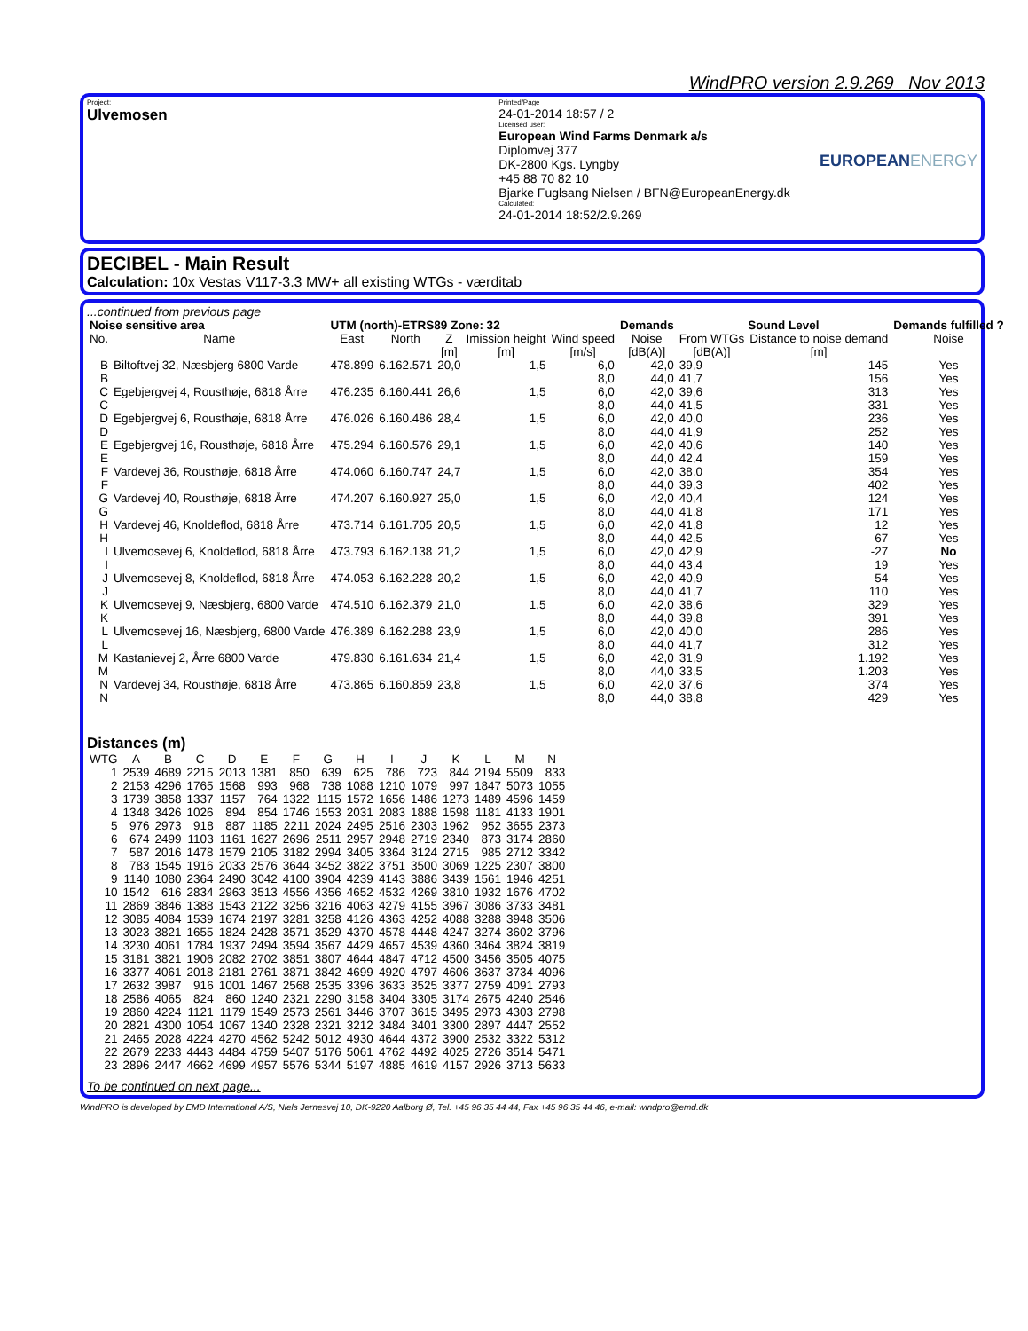WindPRO version 2.9.269 Nov 2013
Project:
Ulvemosen
Printed/Page
24-01-2014 18:57 / 2
Licensed user:
European Wind Farms Denmark a/s
Diplomvej 377
DK-2800 Kgs. Lyngby
+45 88 70 82 10
Bjarke Fuglsang Nielsen / BFN@EuropeanEnergy.dk
Calculated:
24-01-2014 18:52/2.9.269
EUROPEANENERGY
DECIBEL - Main Result
Calculation: 10x Vestas V117-3.3 MW+ all existing WTGs - værditab
...continued from previous page
| Noise sensitive area | | UTM (north)-ETRS89 Zone: 32 | | | | | Demands | Sound Level | | Demands fulfilled ? |
| --- | --- | --- | --- | --- | --- | --- | --- | --- | --- | --- |
| No. | Name | East | North | Z | Imission height | Wind speed | Noise | From WTGs | Distance to noise demand | Noise |
| | | | | [m] | [m] | [m/s] | [dB(A)] | [dB(A)] | [m] | |
| B | Biltoftvej 32, Næsbjerg 6800 Varde | 478.899 | 6.162.571 | 20,0 | 1,5 | 6,0 | 42,0 | 39,9 | 145 | Yes |
| B | | | | | | 8,0 | 44,0 | 41,7 | 156 | Yes |
| C | Egebjergvej 4, Rousthøje, 6818 Årre | 476.235 | 6.160.441 | 26,6 | 1,5 | 6,0 | 42,0 | 39,6 | 313 | Yes |
| C | | | | | | 8,0 | 44,0 | 41,5 | 331 | Yes |
| D | Egebjergvej 6, Rousthøje, 6818 Årre | 476.026 | 6.160.486 | 28,4 | 1,5 | 6,0 | 42,0 | 40,0 | 236 | Yes |
| D | | | | | | 8,0 | 44,0 | 41,9 | 252 | Yes |
| E | Egebjergvej 16, Rousthøje, 6818 Årre | 475.294 | 6.160.576 | 29,1 | 1,5 | 6,0 | 42,0 | 40,6 | 140 | Yes |
| E | | | | | | 8,0 | 44,0 | 42,4 | 159 | Yes |
| F | Vardevej 36, Rousthøje, 6818 Årre | 474.060 | 6.160.747 | 24,7 | 1,5 | 6,0 | 42,0 | 38,0 | 354 | Yes |
| F | | | | | | 8,0 | 44,0 | 39,3 | 402 | Yes |
| G | Vardevej 40, Rousthøje, 6818 Årre | 474.207 | 6.160.927 | 25,0 | 1,5 | 6,0 | 42,0 | 40,4 | 124 | Yes |
| G | | | | | | 8,0 | 44,0 | 41,8 | 171 | Yes |
| H | Vardevej 46, Knoldeflod, 6818 Årre | 473.714 | 6.161.705 | 20,5 | 1,5 | 6,0 | 42,0 | 41,8 | 12 | Yes |
| H | | | | | | 8,0 | 44,0 | 42,5 | 67 | Yes |
| I | Ulvemosevej 6, Knoldeflod, 6818 Årre | 473.793 | 6.162.138 | 21,2 | 1,5 | 6,0 | 42,0 | 42,9 | -27 | No |
| I | | | | | | 8,0 | 44,0 | 43,4 | 19 | Yes |
| J | Ulvemosevej 8, Knoldeflod, 6818 Årre | 474.053 | 6.162.228 | 20,2 | 1,5 | 6,0 | 42,0 | 40,9 | 54 | Yes |
| J | | | | | | 8,0 | 44,0 | 41,7 | 110 | Yes |
| K | Ulvemosevej 9, Næsbjerg, 6800 Varde | 474.510 | 6.162.379 | 21,0 | 1,5 | 6,0 | 42,0 | 38,6 | 329 | Yes |
| K | | | | | | 8,0 | 44,0 | 39,8 | 391 | Yes |
| L | Ulvemosevej 16, Næsbjerg, 6800 Varde | 476.389 | 6.162.288 | 23,9 | 1,5 | 6,0 | 42,0 | 40,0 | 286 | Yes |
| L | | | | | | 8,0 | 44,0 | 41,7 | 312 | Yes |
| M | Kastanievej 2, Årre 6800 Varde | 479.830 | 6.161.634 | 21,4 | 1,5 | 6,0 | 42,0 | 31,9 | 1.192 | Yes |
| M | | | | | | 8,0 | 44,0 | 33,5 | 1.203 | Yes |
| N | Vardevej 34, Rousthøje, 6818 Årre | 473.865 | 6.160.859 | 23,8 | 1,5 | 6,0 | 42,0 | 37,6 | 374 | Yes |
| N | | | | | | 8,0 | 44,0 | 38,8 | 429 | Yes |
Distances (m)
| WTG | A | B | C | D | E | F | G | H | I | J | K | L | M | N |
| --- | --- | --- | --- | --- | --- | --- | --- | --- | --- | --- | --- | --- | --- | --- |
| 1 | 2539 | 4689 | 2215 | 2013 | 1381 | 850 | 639 | 625 | 786 | 723 | 844 | 2194 | 5509 | 833 |
| 2 | 2153 | 4296 | 1765 | 1568 | 993 | 968 | 738 | 1088 | 1210 | 1079 | 997 | 1847 | 5073 | 1055 |
| 3 | 1739 | 3858 | 1337 | 1157 | 764 | 1322 | 1115 | 1572 | 1656 | 1486 | 1273 | 1489 | 4596 | 1459 |
| 4 | 1348 | 3426 | 1026 | 894 | 854 | 1746 | 1553 | 2031 | 2083 | 1888 | 1598 | 1181 | 4133 | 1901 |
| 5 | 976 | 2973 | 918 | 887 | 1185 | 2211 | 2024 | 2495 | 2516 | 2303 | 1962 | 952 | 3655 | 2373 |
| 6 | 674 | 2499 | 1103 | 1161 | 1627 | 2696 | 2511 | 2957 | 2948 | 2719 | 2340 | 873 | 3174 | 2860 |
| 7 | 587 | 2016 | 1478 | 1579 | 2105 | 3182 | 2994 | 3405 | 3364 | 3124 | 2715 | 985 | 2712 | 3342 |
| 8 | 783 | 1545 | 1916 | 2033 | 2576 | 3644 | 3452 | 3822 | 3751 | 3500 | 3069 | 1225 | 2307 | 3800 |
| 9 | 1140 | 1080 | 2364 | 2490 | 3042 | 4100 | 3904 | 4239 | 4143 | 3886 | 3439 | 1561 | 1946 | 4251 |
| 10 | 1542 | 616 | 2834 | 2963 | 3513 | 4556 | 4356 | 4652 | 4532 | 4269 | 3810 | 1932 | 1676 | 4702 |
| 11 | 2869 | 3846 | 1388 | 1543 | 2122 | 3256 | 3216 | 4063 | 4279 | 4155 | 3967 | 3086 | 3733 | 3481 |
| 12 | 3085 | 4084 | 1539 | 1674 | 2197 | 3281 | 3258 | 4126 | 4363 | 4252 | 4088 | 3288 | 3948 | 3506 |
| 13 | 3023 | 3821 | 1655 | 1824 | 2428 | 3571 | 3529 | 4370 | 4578 | 4448 | 4247 | 3274 | 3602 | 3796 |
| 14 | 3230 | 4061 | 1784 | 1937 | 2494 | 3594 | 3567 | 4429 | 4657 | 4539 | 4360 | 3464 | 3824 | 3819 |
| 15 | 3181 | 3821 | 1906 | 2082 | 2702 | 3851 | 3807 | 4644 | 4847 | 4712 | 4500 | 3456 | 3505 | 4075 |
| 16 | 3377 | 4061 | 2018 | 2181 | 2761 | 3871 | 3842 | 4699 | 4920 | 4797 | 4606 | 3637 | 3734 | 4096 |
| 17 | 2632 | 3987 | 916 | 1001 | 1467 | 2568 | 2535 | 3396 | 3633 | 3525 | 3377 | 2759 | 4091 | 2793 |
| 18 | 2586 | 4065 | 824 | 860 | 1240 | 2321 | 2290 | 3158 | 3404 | 3305 | 3174 | 2675 | 4240 | 2546 |
| 19 | 2860 | 4224 | 1121 | 1179 | 1549 | 2573 | 2561 | 3446 | 3707 | 3615 | 3495 | 2973 | 4303 | 2798 |
| 20 | 2821 | 4300 | 1054 | 1067 | 1340 | 2328 | 2321 | 3212 | 3484 | 3401 | 3300 | 2897 | 4447 | 2552 |
| 21 | 2465 | 2028 | 4224 | 4270 | 4562 | 5242 | 5012 | 4930 | 4644 | 4372 | 3900 | 2532 | 3322 | 5312 |
| 22 | 2679 | 2233 | 4443 | 4484 | 4759 | 5407 | 5176 | 5061 | 4762 | 4492 | 4025 | 2726 | 3514 | 5471 |
| 23 | 2896 | 2447 | 4662 | 4699 | 4957 | 5576 | 5344 | 5197 | 4885 | 4619 | 4157 | 2926 | 3713 | 5633 |
To be continued on next page...
WindPRO is developed by EMD International A/S, Niels Jernesvej 10, DK-9220 Aalborg Ø, Tel. +45 96 35 44 44, Fax +45 96 35 44 46, e-mail: windpro@emd.dk